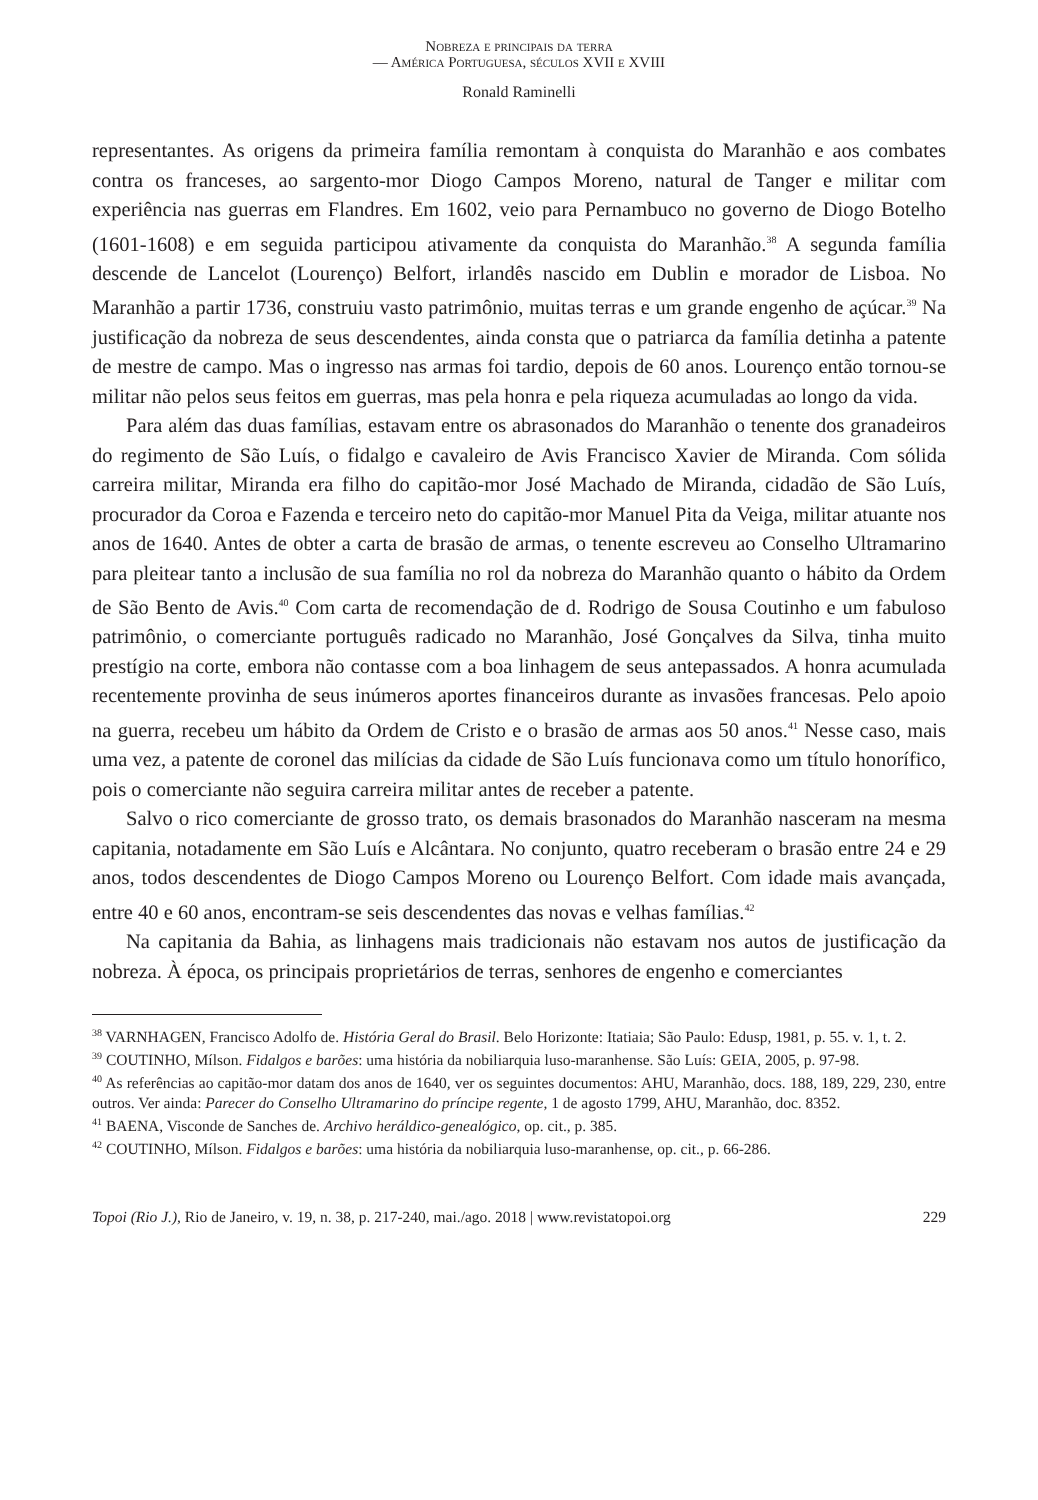Nobreza e principais da terra
— América Portuguesa, séculos XVII e XVIII
Ronald Raminelli
representantes. As origens da primeira família remontam à conquista do Maranhão e aos combates contra os franceses, ao sargento-mor Diogo Campos Moreno, natural de Tanger e militar com experiência nas guerras em Flandres. Em 1602, veio para Pernambuco no governo de Diogo Botelho (1601-1608) e em seguida participou ativamente da conquista do Maranhão.<sup>38</sup> A segunda família descende de Lancelot (Lourenço) Belfort, irlandês nascido em Dublin e morador de Lisboa. No Maranhão a partir 1736, construiu vasto patrimônio, muitas terras e um grande engenho de açúcar.<sup>39</sup> Na justificação da nobreza de seus descendentes, ainda consta que o patriarca da família detinha a patente de mestre de campo. Mas o ingresso nas armas foi tardio, depois de 60 anos. Lourenço então tornou-se militar não pelos seus feitos em guerras, mas pela honra e pela riqueza acumuladas ao longo da vida.
Para além das duas famílias, estavam entre os abrasonados do Maranhão o tenente dos granadeiros do regimento de São Luís, o fidalgo e cavaleiro de Avis Francisco Xavier de Miranda. Com sólida carreira militar, Miranda era filho do capitão-mor José Machado de Miranda, cidadão de São Luís, procurador da Coroa e Fazenda e terceiro neto do capitão-mor Manuel Pita da Veiga, militar atuante nos anos de 1640. Antes de obter a carta de brasão de armas, o tenente escreveu ao Conselho Ultramarino para pleitear tanto a inclusão de sua família no rol da nobreza do Maranhão quanto o hábito da Ordem de São Bento de Avis.<sup>40</sup> Com carta de recomendação de d. Rodrigo de Sousa Coutinho e um fabuloso patrimônio, o comerciante português radicado no Maranhão, José Gonçalves da Silva, tinha muito prestígio na corte, embora não contasse com a boa linhagem de seus antepassados. A honra acumulada recentemente provinha de seus inúmeros aportes financeiros durante as invasões francesas. Pelo apoio na guerra, recebeu um hábito da Ordem de Cristo e o brasão de armas aos 50 anos.<sup>41</sup> Nesse caso, mais uma vez, a patente de coronel das milícias da cidade de São Luís funcionava como um título honorífico, pois o comerciante não seguira carreira militar antes de receber a patente.
Salvo o rico comerciante de grosso trato, os demais brasonados do Maranhão nasceram na mesma capitania, notadamente em São Luís e Alcântara. No conjunto, quatro receberam o brasão entre 24 e 29 anos, todos descendentes de Diogo Campos Moreno ou Lourenço Belfort. Com idade mais avançada, entre 40 e 60 anos, encontram-se seis descendentes das novas e velhas famílias.<sup>42</sup>
Na capitania da Bahia, as linhagens mais tradicionais não estavam nos autos de justificação da nobreza. À época, os principais proprietários de terras, senhores de engenho e comerciantes
<sup>38</sup> VARNHAGEN, Francisco Adolfo de. História Geral do Brasil. Belo Horizonte: Itatiaia; São Paulo: Edusp, 1981, p. 55. v. 1, t. 2.
<sup>39</sup> COUTINHO, Mílson. Fidalgos e barões: uma história da nobiliarquia luso-maranhense. São Luís: GEIA, 2005, p. 97-98.
<sup>40</sup> As referências ao capitão-mor datam dos anos de 1640, ver os seguintes documentos: AHU, Maranhão, docs. 188, 189, 229, 230, entre outros. Ver ainda: Parecer do Conselho Ultramarino do príncipe regente, 1 de agosto 1799, AHU, Maranhão, doc. 8352.
<sup>41</sup> BAENA, Visconde de Sanches de. Archivo heráldico-genealógico, op. cit., p. 385.
<sup>42</sup> COUTINHO, Mílson. Fidalgos e barões: uma história da nobiliarquia luso-maranhense, op. cit., p. 66-286.
Topoi (Rio J.), Rio de Janeiro, v. 19, n. 38, p. 217-240, mai./ago. 2018 | www.revistatopoi.org 229